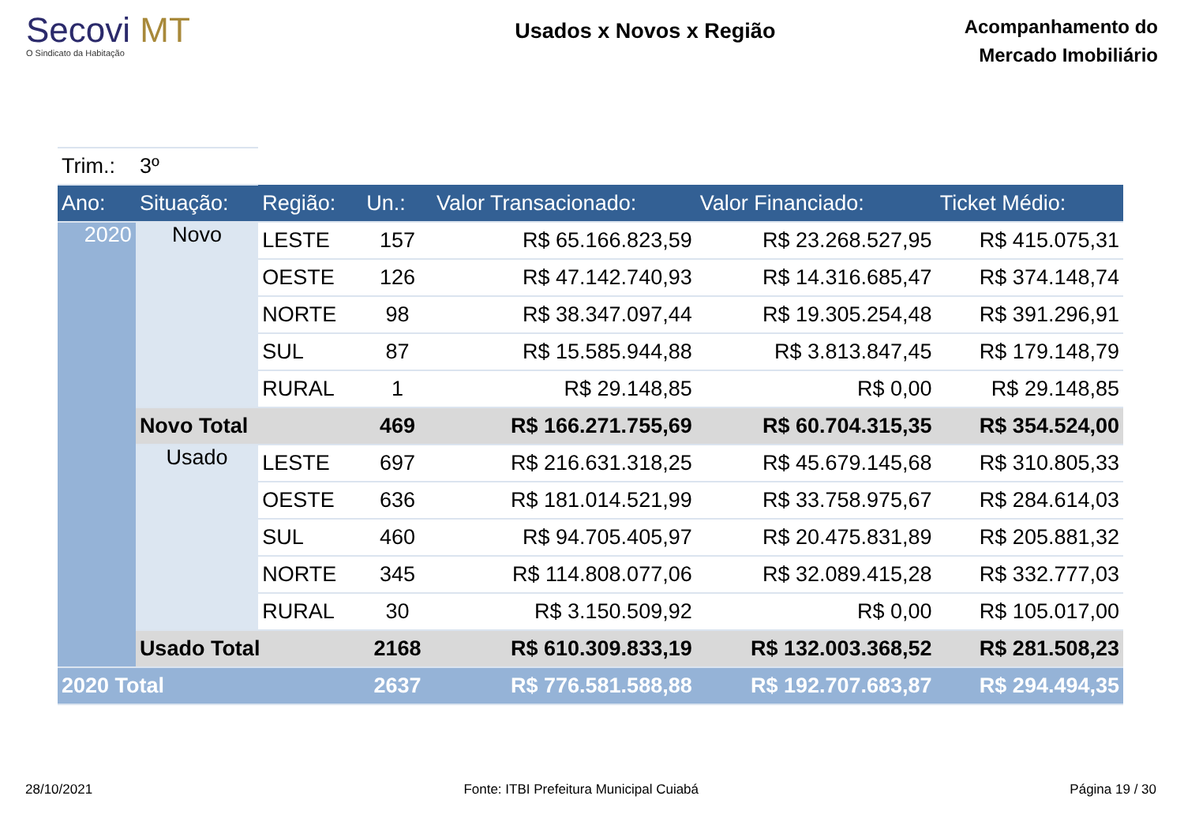Secovi MT
O Sindicato da Habitação
Usados x Novos x Região
Acompanhamento do
Mercado Imobiliário
| Trim.: | 3º | | | | | |
| Ano: | Situação: | Região: | Un.: | Valor Transacionado: | Valor Financiado: | Ticket Médio: |
| 2020 | Novo | LESTE | 157 | R$ 65.166.823,59 | R$ 23.268.527,95 | R$ 415.075,31 |
| | | OESTE | 126 | R$ 47.142.740,93 | R$ 14.316.685,47 | R$ 374.148,74 |
| | | NORTE | 98 | R$ 38.347.097,44 | R$ 19.305.254,48 | R$ 391.296,91 |
| | | SUL | 87 | R$ 15.585.944,88 | R$ 3.813.847,45 | R$ 179.148,79 |
| | | RURAL | 1 | R$ 29.148,85 | R$ 0,00 | R$ 29.148,85 |
| | Novo Total | | 469 | R$ 166.271.755,69 | R$ 60.704.315,35 | R$ 354.524,00 |
| | Usado | LESTE | 697 | R$ 216.631.318,25 | R$ 45.679.145,68 | R$ 310.805,33 |
| | | OESTE | 636 | R$ 181.014.521,99 | R$ 33.758.975,67 | R$ 284.614,03 |
| | | SUL | 460 | R$ 94.705.405,97 | R$ 20.475.831,89 | R$ 205.881,32 |
| | | NORTE | 345 | R$ 114.808.077,06 | R$ 32.089.415,28 | R$ 332.777,03 |
| | | RURAL | 30 | R$ 3.150.509,92 | R$ 0,00 | R$ 105.017,00 |
| | Usado Total | | 2168 | R$ 610.309.833,19 | R$ 132.003.368,52 | R$ 281.508,23 |
| 2020 Total | | | 2637 | R$ 776.581.588,88 | R$ 192.707.683,87 | R$ 294.494,35 |
28/10/2021 Fonte: ITBI Prefeitura Municipal Cuiabá Página 19 / 30